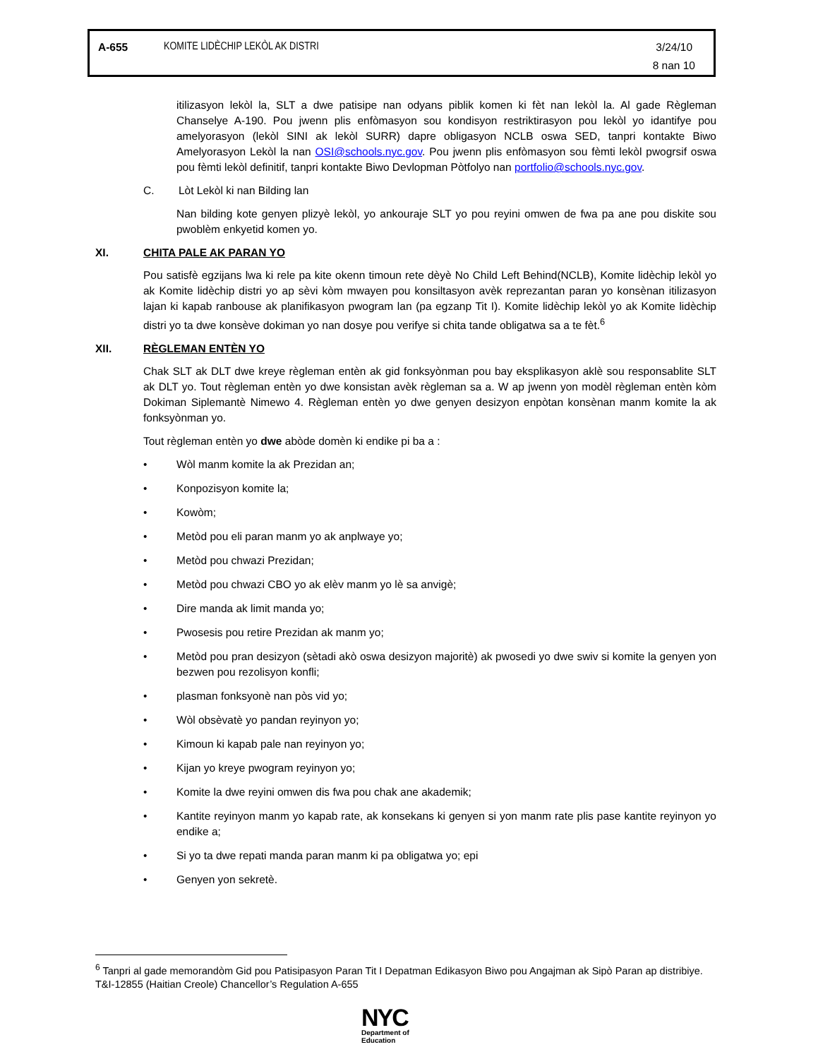A-655 KOMITE LIDÈCHIP LEKÒL AK DISTRI 3/24/10
8 nan 10
itilizasyon lekòl la, SLT a dwe patisipe nan odyans piblik komen ki fèt nan lekòl la. Al gade Règleman Chanselye A-190. Pou jwenn plis enfòmasyon sou kondisyon restriktirasyon pou lekòl yo idantifye pou amelyorasyon (lekòl SINI ak lekòl SURR) dapre obligasyon NCLB oswa SED, tanpri kontakte Biwo Amelyorasyon Lekòl la nan OSI@schools.nyc.gov. Pou jwenn plis enfòmasyon sou fèmti lekòl pwogrsif oswa pou fèmti lekòl definitif, tanpri kontakte Biwo Devlopman Pòtfolyo nan portfolio@schools.nyc.gov.
C. Lòt Lekòl ki nan Bilding lan
Nan bilding kote genyen plizyè lekòl, yo ankouraje SLT yo pou reyini omwen de fwa pa ane pou diskite sou pwoblèm enkyetid komen yo.
XI. CHITA PALE AK PARAN YO
Pou satisfè egzijans lwa ki rele pa kite okenn timoun rete dèyè No Child Left Behind(NCLB), Komite lidèchip lekòl yo ak Komite lidèchip distri yo ap sèvi kòm mwayen pou konsiltasyon avèk reprezantan paran yo konsènan itilizasyon lajan ki kapab ranbouse ak planifikasyon pwogram lan (pa egzanp Tit I). Komite lidèchip lekòl yo ak Komite lidèchip distri yo ta dwe konsève dokiman yo nan dosye pou verifye si chita tande obligatwa sa a te fèt.<sup>6</sup>
XII. RÈGLEMAN ENTÈN YO
Chak SLT ak DLT dwe kreye règleman entèn ak gid fonksyònman pou bay eksplikasyon aklè sou responsablite SLT ak DLT yo. Tout règleman entèn yo dwe konsistan avèk règleman sa a. W ap jwenn yon modèl règleman entèn kòm Dokiman Siplemantè Nimewo 4. Règleman entèn yo dwe genyen desizyon enpòtan konsènan manm komite la ak fonksyònman yo.
Tout règleman entèn yo dwe abòde domèn ki endike pi ba a :
• Wòl manm komite la ak Prezidan an;
• Konpozisyon komite la;
• Kowòm;
• Metòd pou eli paran manm yo ak anplwaye yo;
• Metòd pou chwazi Prezidan;
• Metòd pou chwazi CBO yo ak elèv manm yo lè sa anvigè;
• Dire manda ak limit manda yo;
• Pwosesis pou retire Prezidan ak manm yo;
• Metòd pou pran desizyon (sètadi akò oswa desizyon majoritè) ak pwosedi yo dwe swiv si komite la genyen yon bezwen pou rezolisyon konfli;
• plasman fonksyonè nan pòs vid yo;
• Wòl obsèvatè yo pandan reyinyon yo;
• Kimoun ki kapab pale nan reyinyon yo;
• Kijan yo kreye pwogram reyinyon yo;
• Komite la dwe reyini omwen dis fwa pou chak ane akademik;
• Kantite reyinyon manm yo kapab rate, ak konsekans ki genyen si yon manm rate plis pase kantite reyinyon yo endike a;
• Si yo ta dwe repati manda paran manm ki pa obligatwa yo; epi
• Genyen yon sekretè.
<sup>6</sup> Tanpri al gade memorandòm Gid pou Patisipasyon Paran Tit I Depatman Edikasyon Biwo pou Angajman ak Sipò Paran ap distribiye.
T&I-12855 (Haitian Creole) Chancellor’s Regulation A-655
NYC
Department of
Education